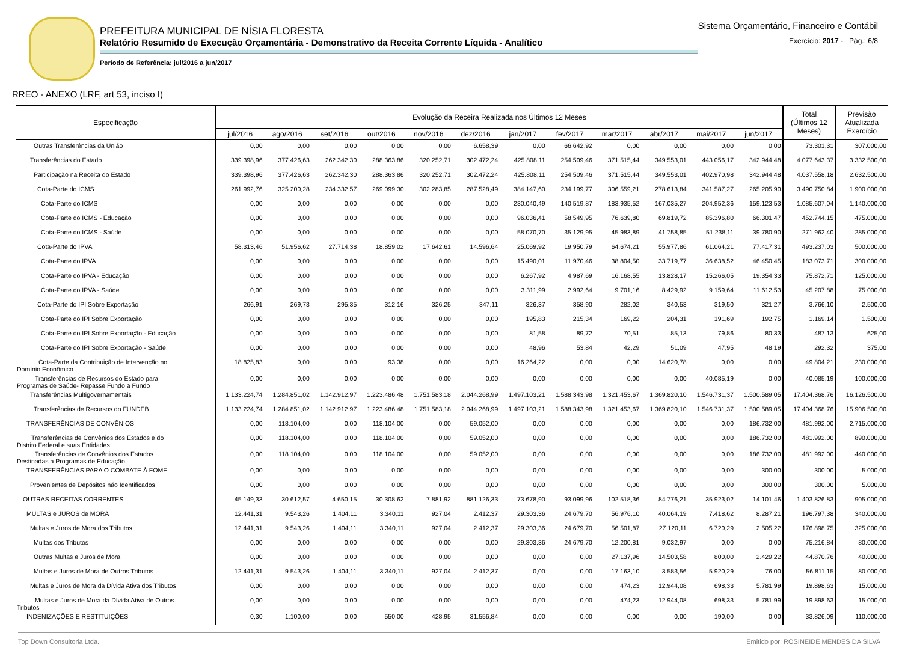PREFEITURA MUNICIPAL DE NÍSIA FLORESTA
Relatório Resumido de Execução Orçamentária - Demonstrativo da Receita Corrente Líquida - Analítico
Período de Referência: jul/2016 a jun/2017
Sistema Orçamentário, Financeiro e Contábil
Exercício: 2017 - Pág.: 6/8
RREO - ANEXO (LRF, art 53, inciso I)
| Especificação | Evolução da Receira Realizada nos Últimos 12 Meses | | | | | | | | | | | | Total (Últimos 12 Meses) | Previsão Atualizada Exercício |
| --- | --- | --- | --- | --- | --- | --- | --- | --- | --- | --- | --- | --- | --- | --- |
| | jul/2016 | ago/2016 | set/2016 | out/2016 | nov/2016 | dez/2016 | jan/2017 | fev/2017 | mar/2017 | abr/2017 | mai/2017 | jun/2017 | | |
| Outras Transferências da União | 0,00 | 0,00 | 0,00 | 0,00 | 0,00 | 6.658,39 | 0,00 | 66.642,92 | 0,00 | 0,00 | 0,00 | 0,00 | 73.301,31 | 307.000,00 |
| Transferências do Estado | 339.398,96 | 377.426,63 | 262.342,30 | 288.363,86 | 320.252,71 | 302.472,24 | 425.808,11 | 254.509,46 | 371.515,44 | 349.553,01 | 443.056,17 | 342.944,48 | 4.077.643,37 | 3.332.500,00 |
| Participação na Receita do Estado | 339.398,96 | 377.426,63 | 262.342,30 | 288.363,86 | 320.252,71 | 302.472,24 | 425.808,11 | 254.509,46 | 371.515,44 | 349.553,01 | 402.970,98 | 342.944,48 | 4.037.558,18 | 2.632.500,00 |
| Cota-Parte do ICMS | 261.992,76 | 325.200,28 | 234.332,57 | 269.099,30 | 302.283,85 | 287.528,49 | 384.147,60 | 234.199,77 | 306.559,21 | 278.613,84 | 341.587,27 | 265.205,90 | 3.490.750,84 | 1.900.000,00 |
| Cota-Parte do ICMS | 0,00 | 0,00 | 0,00 | 0,00 | 0,00 | 0,00 | 230.040,49 | 140.519,87 | 183.935,52 | 167.035,27 | 204.952,36 | 159.123,53 | 1.085.607,04 | 1.140.000,00 |
| Cota-Parte do ICMS - Educação | 0,00 | 0,00 | 0,00 | 0,00 | 0,00 | 0,00 | 96.036,41 | 58.549,95 | 76.639,80 | 69.819,72 | 85.396,80 | 66.301,47 | 452.744,15 | 475.000,00 |
| Cota-Parte do ICMS - Saúde | 0,00 | 0,00 | 0,00 | 0,00 | 0,00 | 0,00 | 58.070,70 | 35.129,95 | 45.983,89 | 41.758,85 | 51.238,11 | 39.780,90 | 271.962,40 | 285.000,00 |
| Cota-Parte do IPVA | 58.313,46 | 51.956,62 | 27.714,38 | 18.859,02 | 17.642,61 | 14.596,64 | 25.069,92 | 19.950,79 | 64.674,21 | 55.977,86 | 61.064,21 | 77.417,31 | 493.237,03 | 500.000,00 |
| Cota-Parte do IPVA | 0,00 | 0,00 | 0,00 | 0,00 | 0,00 | 0,00 | 15.490,01 | 11.970,46 | 38.804,50 | 33.719,77 | 36.638,52 | 46.450,45 | 183.073,71 | 300.000,00 |
| Cota-Parte do IPVA - Educação | 0,00 | 0,00 | 0,00 | 0,00 | 0,00 | 0,00 | 6.267,92 | 4.987,69 | 16.168,55 | 13.828,17 | 15.266,05 | 19.354,33 | 75.872,71 | 125.000,00 |
| Cota-Parte do IPVA - Saúde | 0,00 | 0,00 | 0,00 | 0,00 | 0,00 | 0,00 | 3.311,99 | 2.992,64 | 9.701,16 | 8.429,92 | 9.159,64 | 11.612,53 | 45.207,88 | 75.000,00 |
| Cota-Parte do IPI Sobre Exportação | 266,91 | 269,73 | 295,35 | 312,16 | 326,25 | 347,11 | 326,37 | 358,90 | 282,02 | 340,53 | 319,50 | 321,27 | 3.766,10 | 2.500,00 |
| Cota-Parte do IPI Sobre Exportação | 0,00 | 0,00 | 0,00 | 0,00 | 0,00 | 0,00 | 195,83 | 215,34 | 169,22 | 204,31 | 191,69 | 192,75 | 1.169,14 | 1.500,00 |
| Cota-Parte do IPI Sobre Exportação - Educação | 0,00 | 0,00 | 0,00 | 0,00 | 0,00 | 0,00 | 81,58 | 89,72 | 70,51 | 85,13 | 79,86 | 80,33 | 487,13 | 625,00 |
| Cota-Parte do IPI Sobre Exportação - Saúde | 0,00 | 0,00 | 0,00 | 0,00 | 0,00 | 0,00 | 48,96 | 53,84 | 42,29 | 51,09 | 47,95 | 48,19 | 292,32 | 375,00 |
| Cota-Parte da Contribuição de Intervenção no Domínio Econômico | 18.825,83 | 0,00 | 0,00 | 93,38 | 0,00 | 0,00 | 16.264,22 | 0,00 | 0,00 | 14.620,78 | 0,00 | 0,00 | 49.804,21 | 230.000,00 |
| Transferências de Recursos do Estado para Programas de Saúde- Repasse Fundo a Fundo | 0,00 | 0,00 | 0,00 | 0,00 | 0,00 | 0,00 | 0,00 | 0,00 | 0,00 | 0,00 | 40.085,19 | 0,00 | 40.085,19 | 100.000,00 |
| Transferências Multigovernamentais | 1.133.224,74 | 1.284.851,02 | 1.142.912,97 | 1.223.486,48 | 1.751.583,18 | 2.044.268,99 | 1.497.103,21 | 1.588.343,98 | 1.321.453,67 | 1.369.820,10 | 1.546.731,37 | 1.500.589,05 | 17.404.368,76 | 16.126.500,00 |
| Transferências de Recursos do FUNDEB | 1.133.224,74 | 1.284.851,02 | 1.142.912,97 | 1.223.486,48 | 1.751.583,18 | 2.044.268,99 | 1.497.103,21 | 1.588.343,98 | 1.321.453,67 | 1.369.820,10 | 1.546.731,37 | 1.500.589,05 | 17.404.368,76 | 15.906.500,00 |
| TRANSFERÊNCIAS DE CONVÊNIOS | 0,00 | 118.104,00 | 0,00 | 118.104,00 | 0,00 | 59.052,00 | 0,00 | 0,00 | 0,00 | 0,00 | 0,00 | 186.732,00 | 481.992,00 | 2.715.000,00 |
| Transferências de Convênios dos Estados e do Distrito Federal e suas Entidades | 0,00 | 118.104,00 | 0,00 | 118.104,00 | 0,00 | 59.052,00 | 0,00 | 0,00 | 0,00 | 0,00 | 0,00 | 186.732,00 | 481.992,00 | 890.000,00 |
| Transferências de Convênios dos Estados Destinadas a Programas de Educação | 0,00 | 118.104,00 | 0,00 | 118.104,00 | 0,00 | 59.052,00 | 0,00 | 0,00 | 0,00 | 0,00 | 0,00 | 186.732,00 | 481.992,00 | 440.000,00 |
| TRANSFERÊNCIAS PARA O COMBATE À FOME | 0,00 | 0,00 | 0,00 | 0,00 | 0,00 | 0,00 | 0,00 | 0,00 | 0,00 | 0,00 | 0,00 | 300,00 | 300,00 | 5.000,00 |
| Provenientes de Depósitos não Identificados | 0,00 | 0,00 | 0,00 | 0,00 | 0,00 | 0,00 | 0,00 | 0,00 | 0,00 | 0,00 | 0,00 | 300,00 | 300,00 | 5.000,00 |
| OUTRAS RECEITAS CORRENTES | 45.149,33 | 30.612,57 | 4.650,15 | 30.308,62 | 7.881,92 | 881.126,33 | 73.678,90 | 93.099,96 | 102.518,36 | 84.776,21 | 35.923,02 | 14.101,46 | 1.403.826,83 | 905.000,00 |
| MULTAS e JUROS de MORA | 12.441,31 | 9.543,26 | 1.404,11 | 3.340,11 | 927,04 | 2.412,37 | 29.303,36 | 24.679,70 | 56.976,10 | 40.064,19 | 7.418,62 | 8.287,21 | 196.797,38 | 340.000,00 |
| Multas e Juros de Mora dos Tributos | 12.441,31 | 9.543,26 | 1.404,11 | 3.340,11 | 927,04 | 2.412,37 | 29.303,36 | 24.679,70 | 56.501,87 | 27.120,11 | 6.720,29 | 2.505,22 | 176.898,75 | 325.000,00 |
| Multas dos Tributos | 0,00 | 0,00 | 0,00 | 0,00 | 0,00 | 0,00 | 29.303,36 | 24.679,70 | 12.200,81 | 9.032,97 | 0,00 | 0,00 | 75.216,84 | 80.000,00 |
| Outras Multas e Juros de Mora | 0,00 | 0,00 | 0,00 | 0,00 | 0,00 | 0,00 | 0,00 | 0,00 | 27.137,96 | 14.503,58 | 800,00 | 2.429,22 | 44.870,76 | 40.000,00 |
| Multas e Juros de Mora de Outros Tributos | 12.441,31 | 9.543,26 | 1.404,11 | 3.340,11 | 927,04 | 2.412,37 | 0,00 | 0,00 | 17.163,10 | 3.583,56 | 5.920,29 | 76,00 | 56.811,15 | 80.000,00 |
| Multas e Juros de Mora da Dívida Ativa dos Tributos | 0,00 | 0,00 | 0,00 | 0,00 | 0,00 | 0,00 | 0,00 | 0,00 | 474,23 | 12.944,08 | 698,33 | 5.781,99 | 19.898,63 | 15.000,00 |
| Multas e Juros de Mora da Dívida Ativa de Outros Tributos | 0,00 | 0,00 | 0,00 | 0,00 | 0,00 | 0,00 | 0,00 | 0,00 | 474,23 | 12.944,08 | 698,33 | 5.781,99 | 19.898,63 | 15.000,00 |
| INDENIZAÇÕES E RESTITUIÇÕES | 0,30 | 1.100,00 | 0,00 | 550,00 | 428,95 | 31.556,84 | 0,00 | 0,00 | 0,00 | 0,00 | 190,00 | 0,00 | 33.826,09 | 110.000,00 |
Top Down Consultoria Ltda. Emitido por: ROSINEIDE MENDES DA SILVA